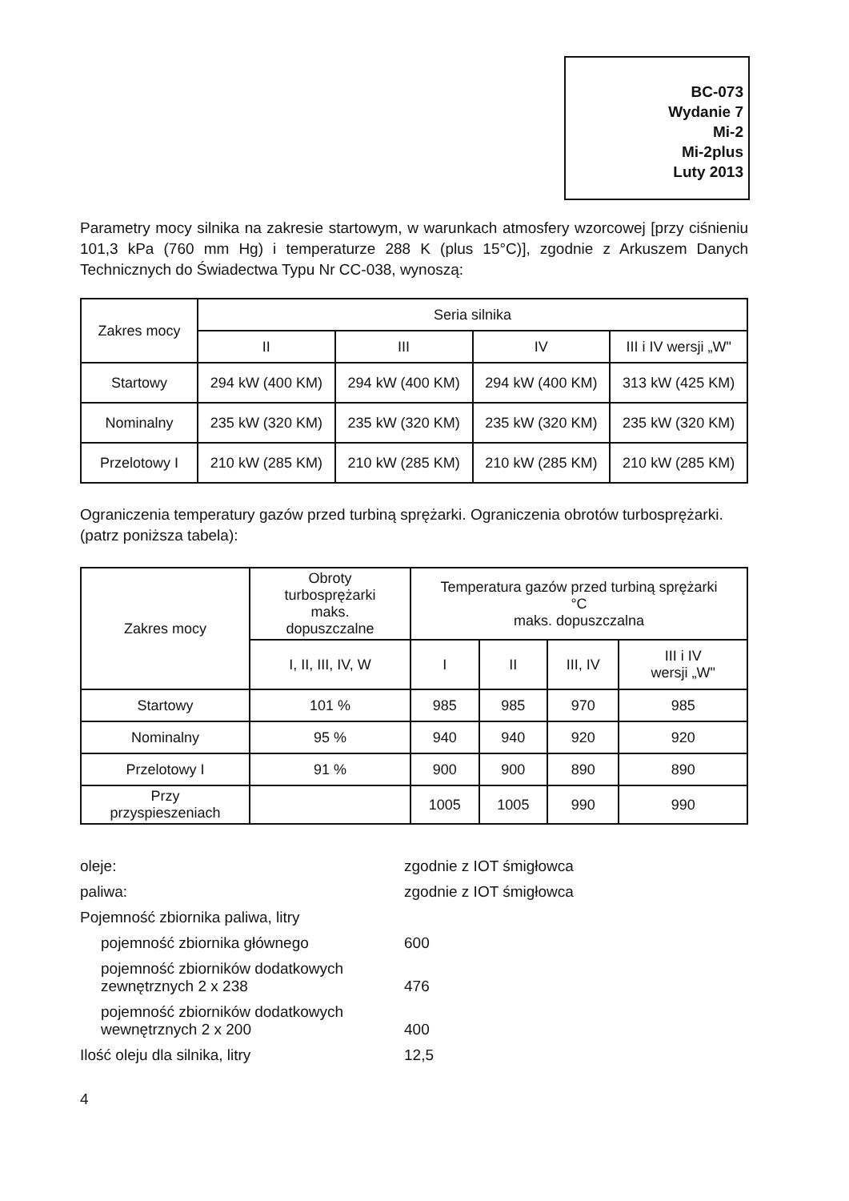BC-073
Wydanie 7
Mi-2
Mi-2plus
Luty 2013
Parametry mocy silnika na zakresie startowym, w warunkach atmosfery wzorcowej [przy ciśnieniu 101,3 kPa (760 mm Hg) i temperaturze 288 K (plus 15°C)], zgodnie z Arkuszem Danych Technicznych do Świadectwa Typu Nr CC-038, wynoszą:
| Zakres mocy | Seria silnika | | | |
| --- | --- | --- | --- | --- |
| | II | III | IV | III i IV wersji „W" |
| Startowy | 294 kW (400 KM) | 294 kW (400 KM) | 294 kW (400 KM) | 313 kW (425 KM) |
| Nominalny | 235 kW (320 KM) | 235 kW (320 KM) | 235 kW (320 KM) | 235 kW (320 KM) |
| Przelotowy I | 210 kW (285 KM) | 210 kW (285 KM) | 210 kW (285 KM) | 210 kW (285 KM) |
Ograniczenia temperatury gazów przed turbiną sprężarki. Ograniczenia obrotów turbosprężarki.
(patrz poniższa tabela):
| Zakres mocy | Obroty turbosprężarki maks. dopuszczalne | Temperatura gazów przed turbiną sprężarki °C maks. dopuszczalna | | | |
| --- | --- | --- | --- | --- | --- |
| | I, II, III, IV, W | I | II | III, IV | III i IV wersji „W" |
| Startowy | 101 % | 985 | 985 | 970 | 985 |
| Nominalny | 95 % | 940 | 940 | 920 | 920 |
| Przelotowy I | 91 % | 900 | 900 | 890 | 890 |
| Przy przyspieszeniach | | 1005 | 1005 | 990 | 990 |
| oleje: | zgodnie z IOT śmigłowca |
| paliwa: | zgodnie z IOT śmigłowca |
| Pojemność zbiornika paliwa, litry | |
| pojemność zbiornika głównego | 600 |
| pojemność zbiorników dodatkowych zewnętrznych 2 x 238 | 476 |
| pojemność zbiorników dodatkowych wewnętrznych 2 x 200 | 400 |
| Ilość oleju dla silnika, litry | 12,5 |
4